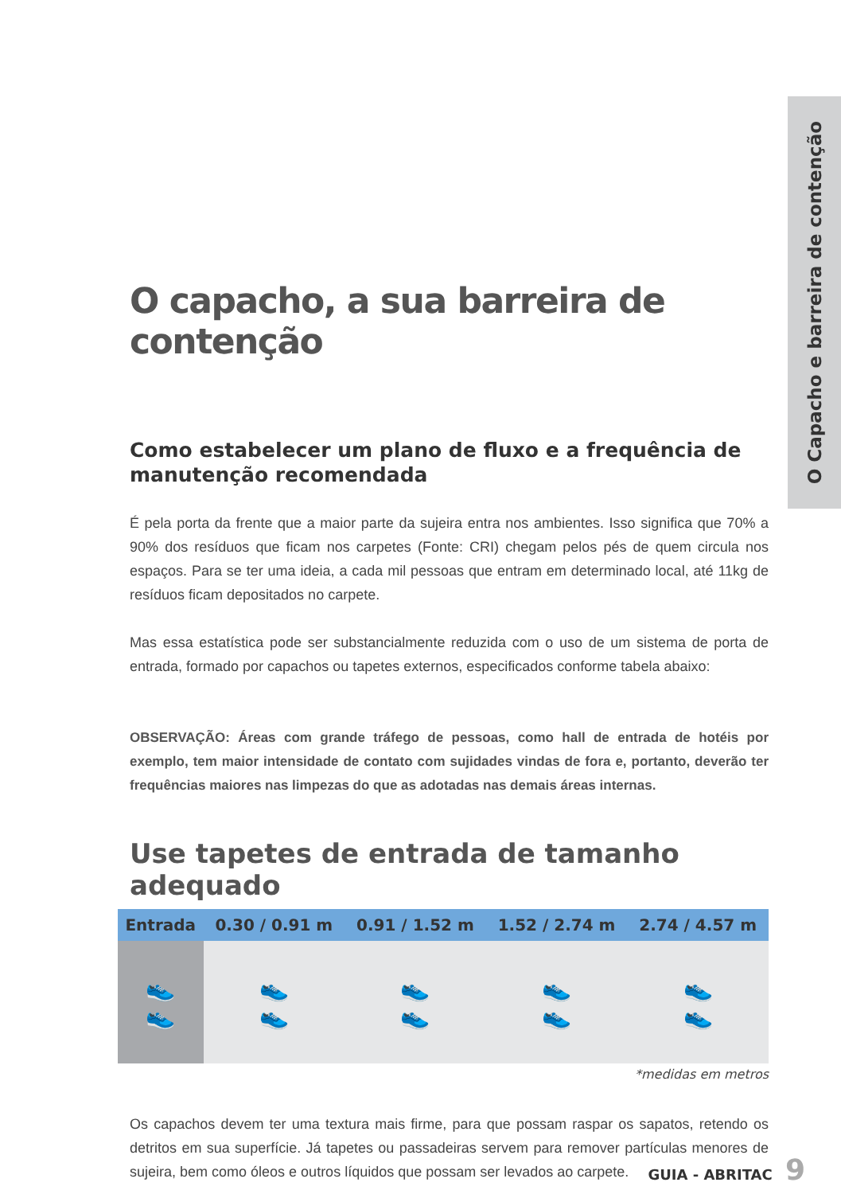O Capacho e barreira de contenção
O capacho, a sua barreira de contenção
Como estabelecer um plano de fluxo e a frequência de manutenção recomendada
É pela porta da frente que a maior parte da sujeira entra nos ambientes. Isso significa que 70% a 90% dos resíduos que ficam nos carpetes (Fonte: CRI) chegam pelos pés de quem circula nos espaços. Para se ter uma ideia, a cada mil pessoas que entram em determinado local, até 11kg de resíduos ficam depositados no carpete.
Mas essa estatística pode ser substancialmente reduzida com o uso de um sistema de porta de entrada, formado por capachos ou tapetes externos, especificados conforme tabela abaixo:
OBSERVAÇÃO: Áreas com grande tráfego de pessoas, como hall de entrada de hotéis por exemplo, tem maior intensidade de contato com sujidades vindas de fora e, portanto, deverão ter frequências maiores nas limpezas do que as adotadas nas demais áreas internas.
Use tapetes de entrada de tamanho adequado
| Entrada | 0.30 / 0.91 m | 0.91 / 1.52 m | 1.52 / 2.74 m | 2.74 / 4.57 m |
| --- | --- | --- | --- | --- |
| 👟 👟 | 👟 👟 | 👟 👟 | 👟 👟 | 👟 👟 |
*medidas em metros
Os capachos devem ter uma textura mais firme, para que possam raspar os sapatos, retendo os detritos em sua superfície. Já tapetes ou passadeiras servem para remover partículas menores de sujeira, bem como óleos e outros líquidos que possam ser levados ao carpete.
GUIA - ABRITAC 9